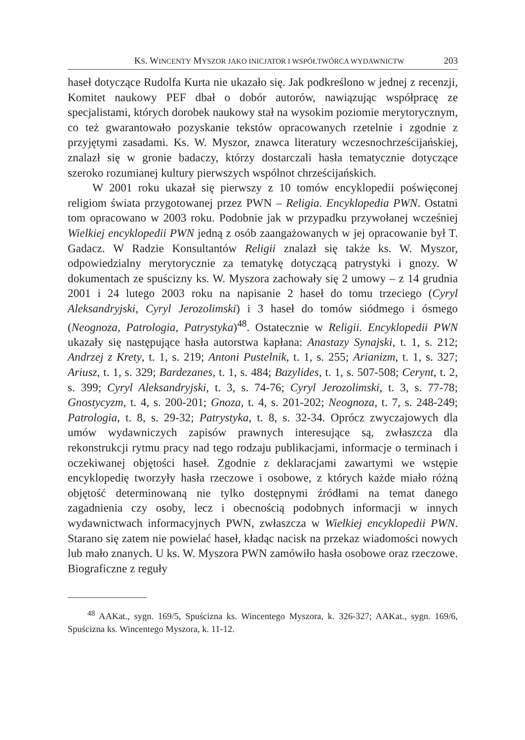KS. WINCENTY MYSZOR JAKO INICJATOR I WSPÓŁTWÓRCA WYDAWNICTW 203
haseł dotyczące Rudolfa Kurta nie ukazało się. Jak podkreślono w jednej z recenzji, Komitet naukowy PEF dbał o dobór autorów, nawiązując współpracę ze specjalistami, których dorobek naukowy stał na wysokim poziomie merytorycznym, co też gwarantowało pozyskanie tekstów opracowanych rzetelnie i zgodnie z przyjętymi zasadami. Ks. W. Myszor, znawca literatury wczesnochrześcijańskiej, znalazł się w gronie badaczy, którzy dostarczali hasła tematycznie dotyczące szeroko rozumianej kultury pierwszych wspólnot chrześcijańskich.
W 2001 roku ukazał się pierwszy z 10 tomów encyklopedii poświęconej religiom świata przygotowanej przez PWN – Religia. Encyklopedia PWN. Ostatni tom opracowano w 2003 roku. Podobnie jak w przypadku przywołanej wcześniej Wielkiej encyklopedii PWN jedną z osób zaangażowanych w jej opracowanie był T. Gadacz. W Radzie Konsultantów Religii znalazł się także ks. W. Myszor, odpowiedzialny merytorycznie za tematykę dotyczącą patrystyki i gnozy. W dokumentach ze spuścizny ks. W. Myszora zachowały się 2 umowy – z 14 grudnia 2001 i 24 lutego 2003 roku na napisanie 2 haseł do tomu trzeciego (Cyryl Aleksandryjski, Cyryl Jerozolimski) i 3 haseł do tomów siódmego i ósmego (Neognoza, Patrologia, Patrystyka)<sup>48</sup>. Ostatecznie w Religii. Encyklopedii PWN ukazały się następujące hasła autorstwa kapłana: Anastazy Synajski, t. 1, s. 212; Andrzej z Krety, t. 1, s. 219; Antoni Pustelnik, t. 1, s. 255; Arianizm, t. 1, s. 327; Ariusz, t. 1, s. 329; Bardezanes, t. 1, s. 484; Bazylides, t. 1, s. 507-508; Cerynt, t. 2, s. 399; Cyryl Aleksandryjski, t. 3, s. 74-76; Cyryl Jerozolimski, t. 3, s. 77-78; Gnostycyzm, t. 4, s. 200-201; Gnoza, t. 4, s. 201-202; Neognoza, t. 7, s. 248-249; Patrologia, t. 8, s. 29-32; Patrystyka, t. 8, s. 32-34. Oprócz zwyczajowych dla umów wydawniczych zapisów prawnych interesujące są, zwłaszcza dla rekonstrukcji rytmu pracy nad tego rodzaju publikacjami, informacje o terminach i oczekiwanej objętości haseł. Zgodnie z deklaracjami zawartymi we wstępie encyklopedię tworzyły hasła rzeczowe i osobowe, z których każde miało różną objętość determinowaną nie tylko dostępnymi źródłami na temat danego zagadnienia czy osoby, lecz i obecnością podobnych informacji w innych wydawnictwach informacyjnych PWN, zwłaszcza w Wielkiej encyklopedii PWN. Starano się zatem nie powielać haseł, kładąc nacisk na przekaz wiadomości nowych lub mało znanych. U ks. W. Myszora PWN zamówiło hasła osobowe oraz rzeczowe. Biograficzne z reguły
<sup>48</sup> AAKat., sygn. 169/5, Spuścizna ks. Wincentego Myszora, k. 326-327; AAKat., sygn. 169/6, Spuścizna ks. Wincentego Myszora, k. 11-12.